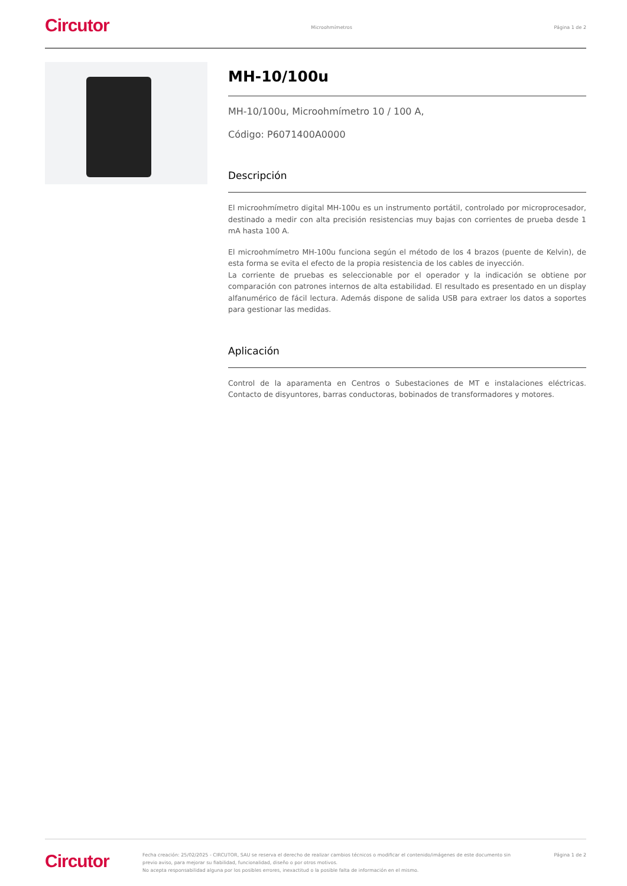Circutor
Microohmímetros Página 1 de 2
MH-10/100u
MH-10/100u, Microohmímetro 10 / 100 A,
Código: P6071400A0000
Descripción
El microohmímetro digital MH-100u es un instrumento portátil, controlado por microprocesador, destinado a medir con alta precisión resistencias muy bajas con corrientes de prueba desde 1 mA hasta 100 A.
El microohmímetro MH-100u funciona según el método de los 4 brazos (puente de Kelvin), de esta forma se evita el efecto de la propia resistencia de los cables de inyección.
La corriente de pruebas es seleccionable por el operador y la indicación se obtiene por comparación con patrones internos de alta estabilidad. El resultado es presentado en un display alfanumérico de fácil lectura. Además dispone de salida USB para extraer los datos a soportes para gestionar las medidas.
Aplicación
Control de la aparamenta en Centros o Subestaciones de MT e instalaciones eléctricas. Contacto de disyuntores, barras conductoras, bobinados de transformadores y motores.
Circutor
Fecha creación: 25/02/2025 - CIRCUTOR, SAU se reserva el derecho de realizar cambios técnicos o modificar el contenido/imágenes de este documento sin previo aviso, para mejorar su fiabilidad, funcionalidad, diseño o por otros motivos.
No acepta responsabilidad alguna por los posibles errores, inexactitud o la posible falta de información en el mismo.
Página 1 de 2